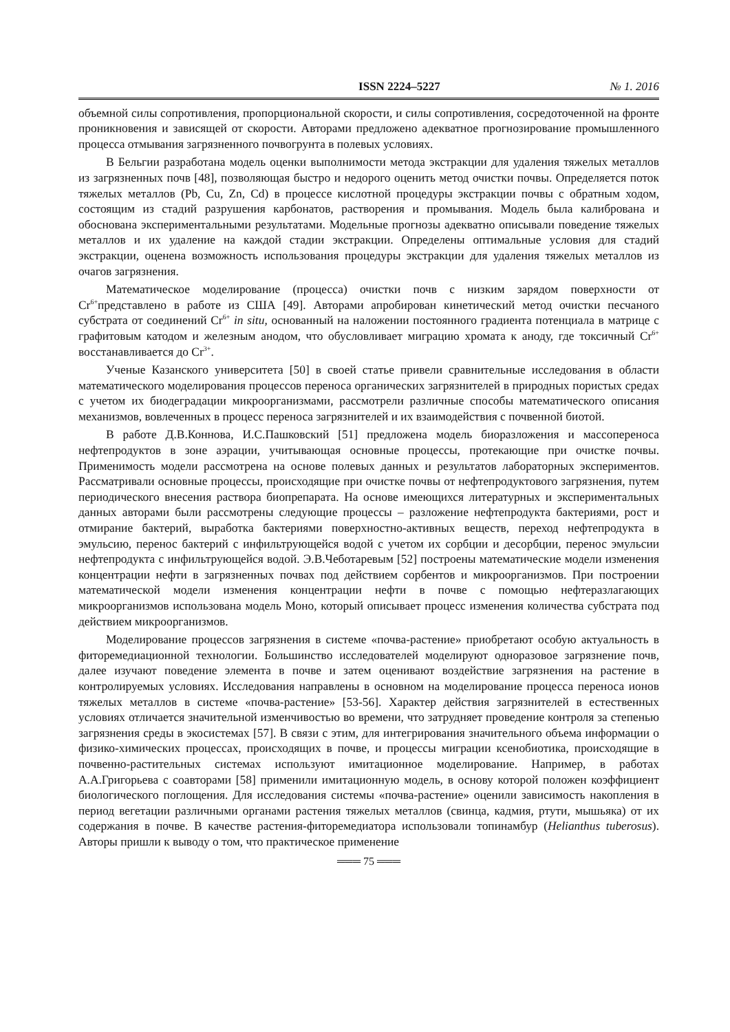ISSN 2224–5227 № 1. 2016
объемной силы сопротивления, пропорциональной скорости, и силы сопротивления, сосредоточенной на фронте проникновения и зависящей от скорости. Авторами предложено адекватное прогнозирование промышленного процесса отмывания загрязненного почвогрунта в полевых условиях.
В Бельгии разработана модель оценки выполнимости метода экстракции для удаления тяжелых металлов из загрязненных почв [48], позволяющая быстро и недорого оценить метод очистки почвы. Определяется поток тяжелых металлов (Pb, Cu, Zn, Cd) в процессе кислотной процедуры экстракции почвы с обратным ходом, состоящим из стадий разрушения карбонатов, растворения и промывания. Модель была калибрована и обоснована экспериментальными результатами. Модельные прогнозы адекватно описывали поведение тяжелых металлов и их удаление на каждой стадии экстракции. Определены оптимальные условия для стадий экстракции, оценена возможность использования процедуры экстракции для удаления тяжелых металлов из очагов загрязнения.
Математическое моделирование (процесса) очистки почв с низким зарядом поверхности от Cr<sup>6+</sup>представлено в работе из США [49]. Авторами апробирован кинетический метод очистки песчаного субстрата от соединений Cr<sup>6+</sup> in situ, основанный на наложении постоянного градиента потенциала в матрице с графитовым катодом и железным анодом, что обусловливает миграцию хромата к аноду, где токсичный Cr<sup>6+</sup> восстанавливается до Cr<sup>3+</sup>.
Ученые Казанского университета [50] в своей статье привели сравнительные исследования в области математического моделирования процессов переноса органических загрязнителей в природных пористых средах с учетом их биодеградации микроорганизмами, рассмотрели различные способы математического описания механизмов, вовлеченных в процесс переноса загрязнителей и их взаимодействия с почвенной биотой.
В работе Д.В.Коннова, И.С.Пашковский [51] предложена модель биоразложения и массопереноса нефтепродуктов в зоне аэрации, учитывающая основные процессы, протекающие при очистке почвы. Применимость модели рассмотрена на основе полевых данных и результатов лабораторных экспериментов. Рассматривали основные процессы, происходящие при очистке почвы от нефтепродуктового загрязнения, путем периодического внесения раствора биопрепарата. На основе имеющихся литературных и экспериментальных данных авторами были рассмотрены следующие процессы – разложение нефтепродукта бактериями, рост и отмирание бактерий, выработка бактериями поверхностно-активных веществ, переход нефтепродукта в эмульсию, перенос бактерий с инфильтрующейся водой с учетом их сорбции и десорбции, перенос эмульсии нефтепродукта с инфильтрующейся водой. Э.В.Чеботаревым [52] построены математические модели изменения концентрации нефти в загрязненных почвах под действием сорбентов и микроорганизмов. При построении математической модели изменения концентрации нефти в почве с помощью нефтеразлагающих микроорганизмов использована модель Моно, который описывает процесс изменения количества субстрата под действием микроорганизмов.
Моделирование процессов загрязнения в системе «почва-растение» приобретают особую актуальность в фиторемедиационной технологии. Большинство исследователей моделируют одноразовое загрязнение почв, далее изучают поведение элемента в почве и затем оценивают воздействие загрязнения на растение в контролируемых условиях. Исследования направлены в основном на моделирование процесса переноса ионов тяжелых металлов в системе «почва-растение» [53-56]. Характер действия загрязнителей в естественных условиях отличается значительной изменчивостью во времени, что затрудняет проведение контроля за степенью загрязнения среды в экосистемах [57]. В связи с этим, для интегрирования значительного объема информации о физико-химических процессах, происходящих в почве, и процессы миграции ксенобиотика, происходящие в почвенно-растительных системах используют имитационное моделирование. Например, в работах А.А.Григорьева с соавторами [58] применили имитационную модель, в основу которой положен коэффициент биологического поглощения. Для исследования системы «почва-растение» оценили зависимость накопления в период вегетации различными органами растения тяжелых металлов (свинца, кадмия, ртути, мышьяка) от их содержания в почве. В качестве растения-фиторемедиатора использовали топинамбур (Helianthus tuberosus). Авторы пришли к выводу о том, что практическое применение
═══ 75 ═══